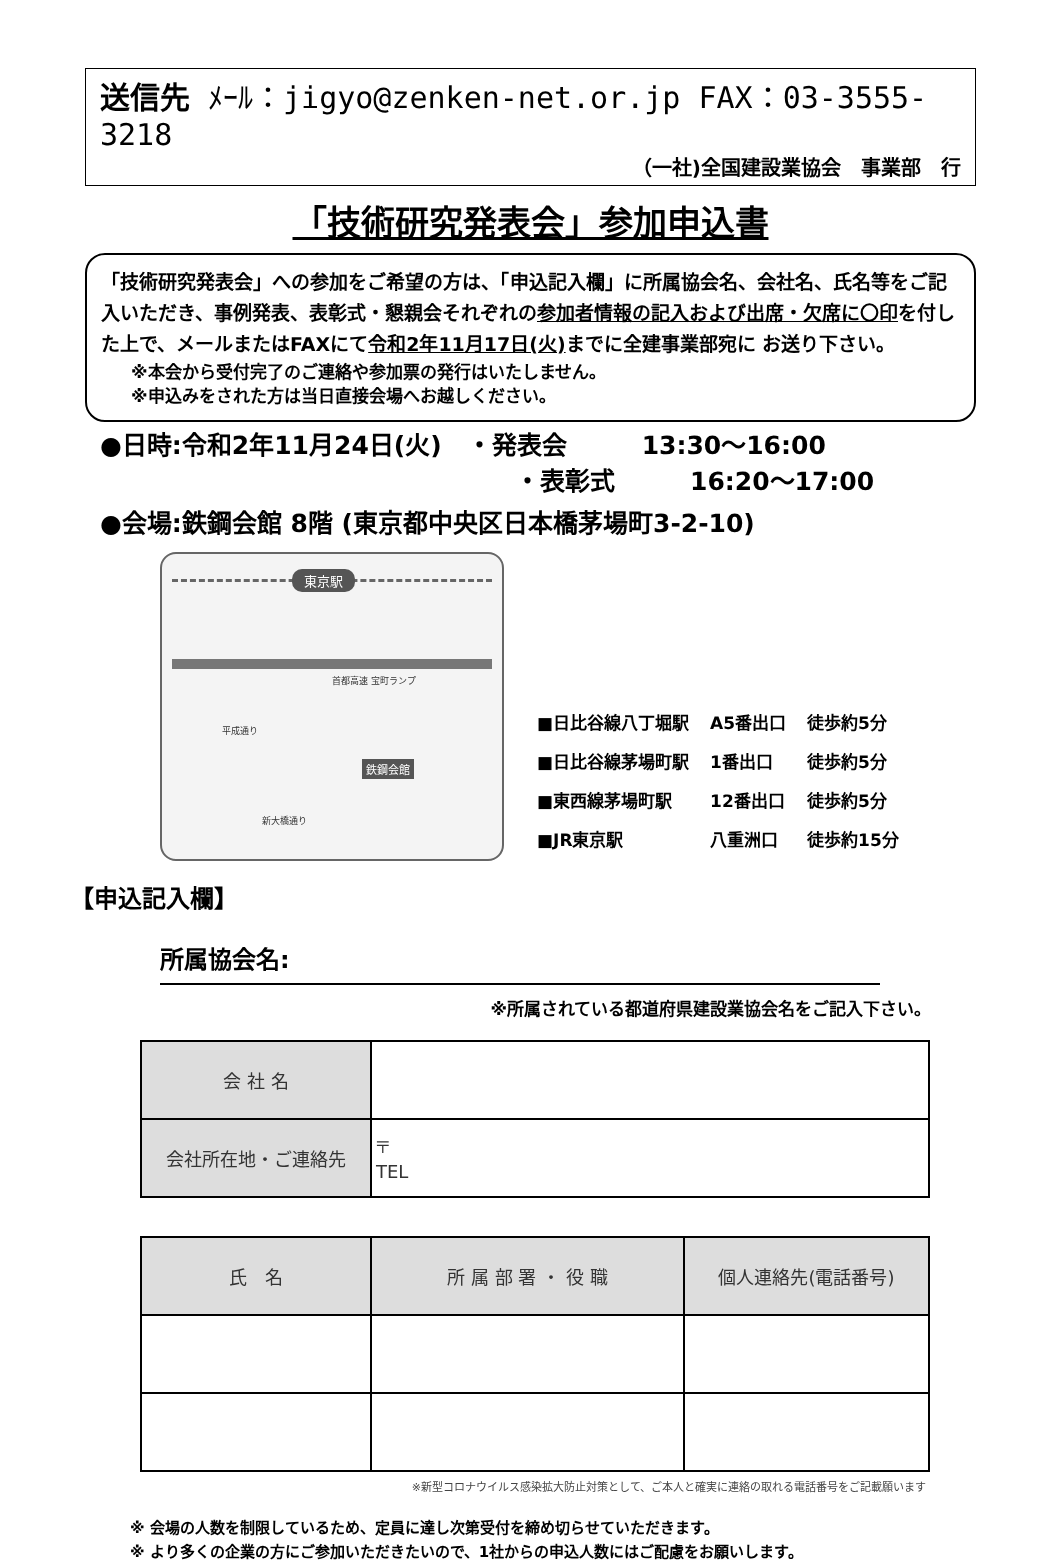送信先 ﾒｰﾙ：jigyo@zenken-net.or.jp FAX：03-3555-3218
（一社)全国建設業協会　事業部　行
「技術研究発表会」参加申込書
「技術研究発表会」への参加をご希望の方は、「申込記入欄」に所属協会名、会社名、氏名等をご記入いただき、事例発表、表彰式・懇親会それぞれの参加者情報の記入および出席・欠席に〇印を付した上で、メールまたはFAXにて令和2年11月17日(火) までに全建事業部宛に お送り下さい。
※本会から受付完了のご連絡や参加票の発行はいたしません。
※申込みをされた方は当日直接会場へお越しください。
●日時:令和2年11月24日(火)　・発表会　　　13:30～16:00
・表彰式　　　16:20～17:00
●会場:鉄鋼会館 8階 (東京都中央区日本橋茅場町3-2-10)
東京駅
首都高速 宝町ランプ
鉄鋼会館
新大橋通り
平成通り
| ■日比谷線八丁堀駅 | A5番出口 | 徒歩約5分 |
| ■日比谷線茅場町駅 | 1番出口 | 徒歩約5分 |
| ■東西線茅場町駅 | 12番出口 | 徒歩約5分 |
| ■JR東京駅 | 八重洲口 | 徒歩約15分 |
【申込記入欄】
所属協会名:
※所属されている都道府県建設業協会名をご記入下さい。
| 会 社 名 | |
| 会社所在地・ご連絡先 | 〒 TEL |
| 氏 名 | 所 属 部 署 ・ 役 職 | 個人連絡先(電話番号) |
| --- | --- | --- |
※新型コロナウイルス感染拡大防止対策として、ご本人と確実に連絡の取れる電話番号をご記載願います
※ 会場の人数を制限しているため、定員に達し次第受付を締め切らせていただきます。
※ より多くの企業の方にご参加いただきたいので、1社からの申込人数にはご配慮をお願いします。